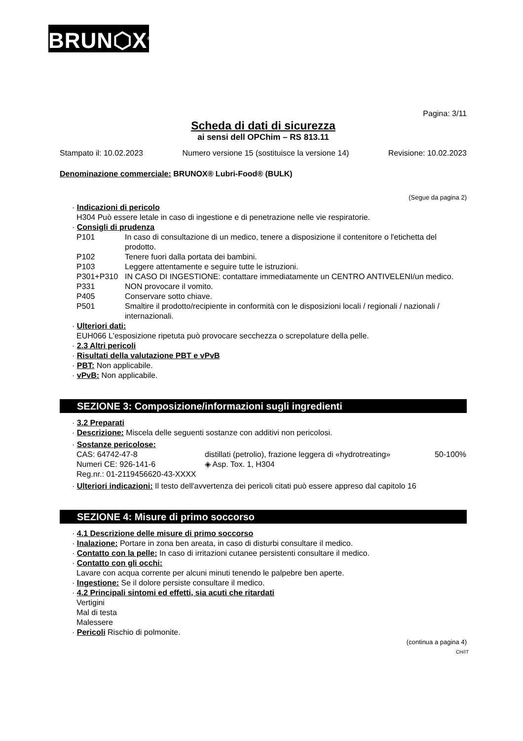BRUN⬡X<sup>®</sup>
Pagina: 3/11
Scheda di dati di sicurezza
ai sensi dell OPChim – RS 813.11
Stampato il: 10.02.2023 Numero versione 15 (sostituisce la versione 14) Revisione: 10.02.2023
Denominazione commerciale: BRUNOX® Lubri-Food® (BULK)
(Segue da pagina 2)
· Indicazioni di pericolo
H304 Può essere letale in caso di ingestione e di penetrazione nelle vie respiratorie.
· Consigli di prudenza
| P101 | In caso di consultazione di un medico, tenere a disposizione il contenitore o l'etichetta del prodotto. |
| P102 | Tenere fuori dalla portata dei bambini. |
| P103 | Leggere attentamente e seguire tutte le istruzioni. |
| P301+P310 | IN CASO DI INGESTIONE: contattare immediatamente un CENTRO ANTIVELENI/un medico. |
| P331 | NON provocare il vomito. |
| P405 | Conservare sotto chiave. |
| P501 | Smaltire il prodotto/recipiente in conformità con le disposizioni locali / regionali / nazionali / internazionali. |
· Ulteriori dati:
EUH066 L'esposizione ripetuta può provocare secchezza o screpolature della pelle.
· 2.3 Altri pericoli
· Risultati della valutazione PBT e vPvB
· PBT: Non applicabile.
· vPvB: Non applicabile.
SEZIONE 3: Composizione/informazioni sugli ingredienti
· 3.2 Preparati
· Descrizione: Miscela delle seguenti sostanze con additivi non pericolosi.
· Sostanze pericolose:
| CAS: 64742-47-8 Numeri CE: 926-141-6 Reg.nr.: 01-2119456620-43-XXXX | distillati (petrolio), frazione leggera di «hydrotreating» ◈ Asp. Tox. 1, H304 | 50-100% |
· Ulteriori indicazioni: Il testo dell'avvertenza dei pericoli citati può essere appreso dal capitolo 16
SEZIONE 4: Misure di primo soccorso
· 4.1 Descrizione delle misure di primo soccorso
· Inalazione: Portare in zona ben areata, in caso di disturbi consultare il medico.
· Contatto con la pelle: In caso di irritazioni cutanee persistenti consultare il medico.
· Contatto con gli occhi:
Lavare con acqua corrente per alcuni minuti tenendo le palpebre ben aperte.
· Ingestione: Se il dolore persiste consultare il medico.
· 4.2 Principali sintomi ed effetti, sia acuti che ritardati
Vertigini
Mal di testa
Malessere
· Pericoli Rischio di polmonite.
(continua a pagina 4)
CH/IT